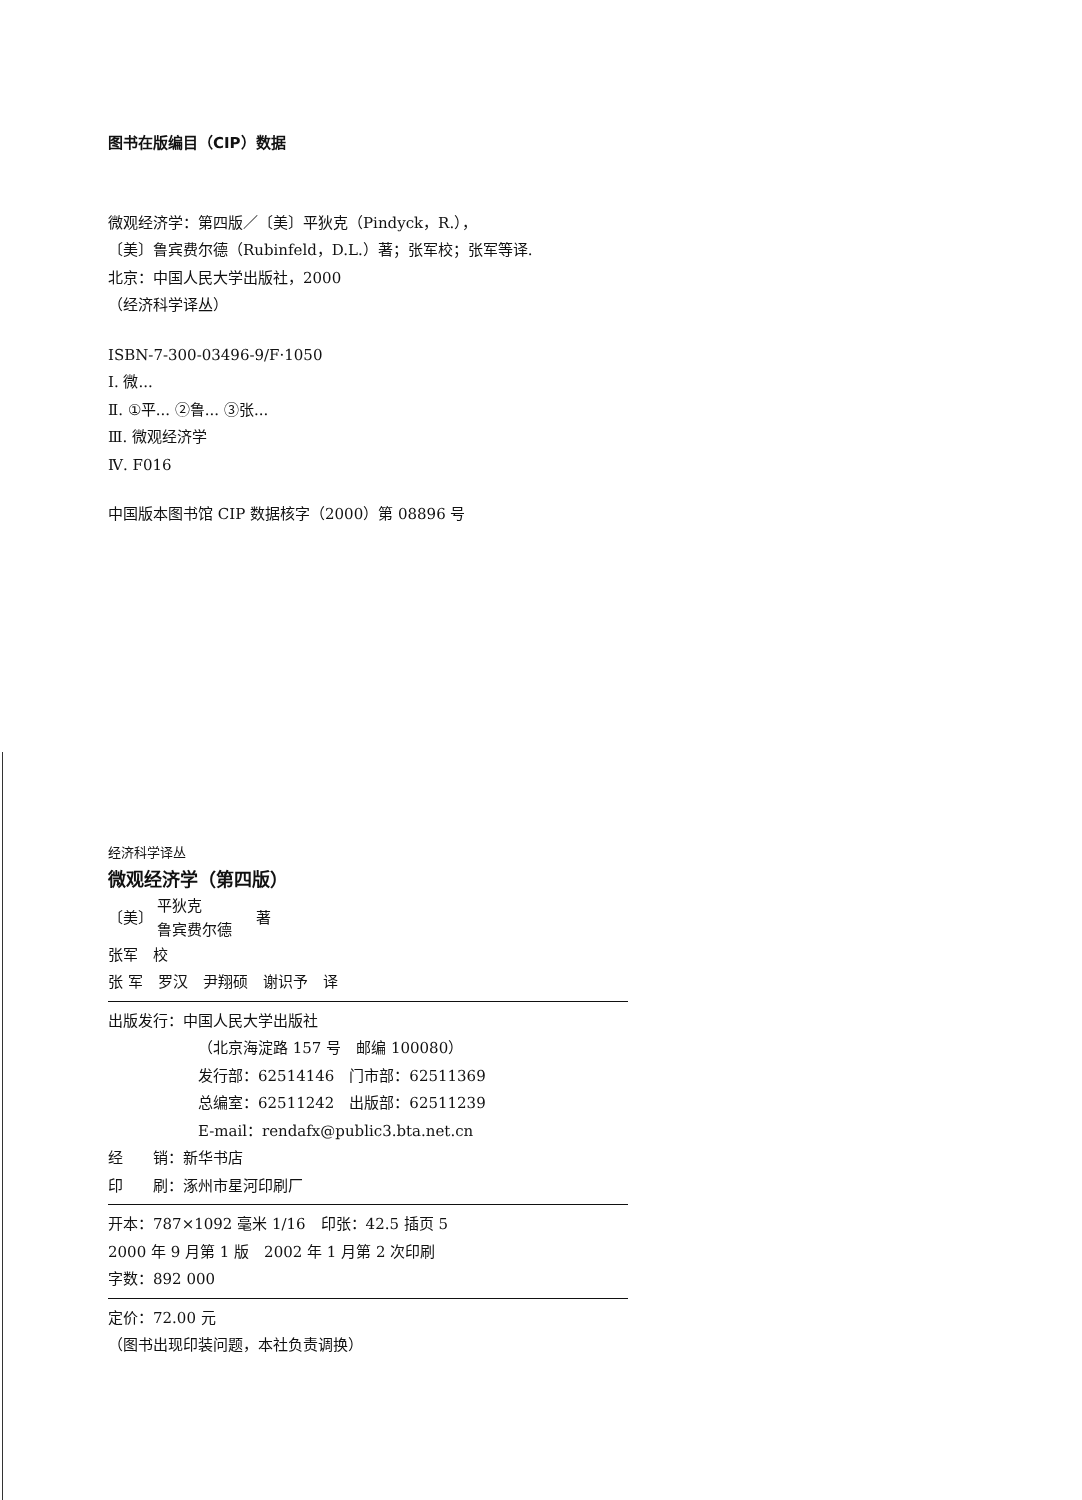图书在版编目（CIP）数据
微观经济学：第四版／〔美〕平狄克（Pindyck，R.），
〔美〕鲁宾费尔德（Rubinfeld，D.L.）著；张军校；张军等译.
北京：中国人民大学出版社，2000
（经济科学译丛）
ISBN-7-300-03496-9/F·1050
Ⅰ. 微...
Ⅱ. ①平... ②鲁... ③张...
Ⅲ. 微观经济学
Ⅳ. F016
中国版本图书馆 CIP 数据核字（2000）第 08896 号
经济科学译丛
微观经济学（第四版）
〔美〕 平狄克
鲁宾费尔德 著
张军　校
张 军　罗汉　尹翔硕　谢识予　译
出版发行：中国人民大学出版社
（北京海淀路 157 号　邮编 100080）
发行部：62514146　门市部：62511369
总编室：62511242　出版部：62511239
E-mail：rendafx@public3.bta.net.cn
经　　销：新华书店
印　　刷：涿州市星河印刷厂
开本：787×1092 毫米 1/16　印张：42.5 插页 5
2000 年 9 月第 1 版　2002 年 1 月第 2 次印刷
字数：892 000
定价：72.00 元
（图书出现印装问题，本社负责调换）